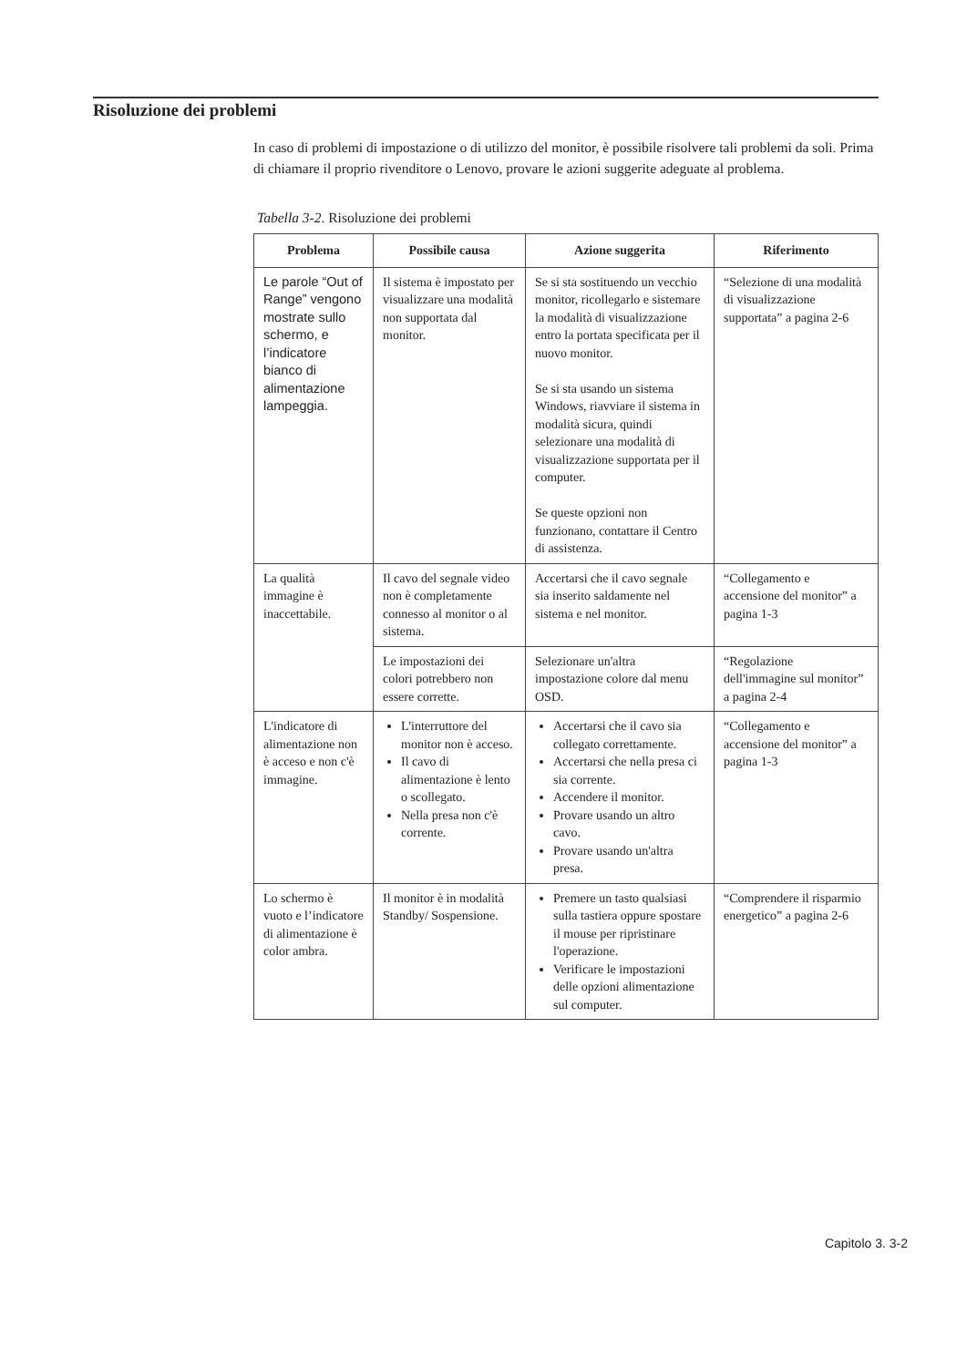Risoluzione dei problemi
In caso di problemi di impostazione o di utilizzo del monitor, è possibile risolvere tali problemi da soli. Prima di chiamare il proprio rivenditore o Lenovo, provare le azioni suggerite adeguate al problema.
Tabella 3-2. Risoluzione dei problemi
| Problema | Possibile causa | Azione suggerita | Riferimento |
| --- | --- | --- | --- |
| Le parole “Out of Range” vengono mostrate sullo schermo, e l’indicatore bianco di alimentazione lampeggia. | Il sistema è impostato per visualizzare una modalità non supportata dal monitor. | Se si sta sostituendo un vecchio monitor, ricollegarlo e sistemare la modalità di visualizzazione entro la portata specificata per il nuovo monitor. Se si sta usando un sistema Windows, riavviare il sistema in modalità sicura, quindi selezionare una modalità di visualizzazione supportata per il computer. Se queste opzioni non funzionano, contattare il Centro di assistenza. | “Selezione di una modalità di visualizzazione supportata” a pagina 2-6 |
| La qualità immagine è inaccettabile. | Il cavo del segnale video non è completamente connesso al monitor o al sistema. | Accertarsi che il cavo segnale sia inserito saldamente nel sistema e nel monitor. | “Collegamento e accensione del monitor” a pagina 1-3 |
| | Le impostazioni dei colori potrebbero non essere corrette. | Selezionare un'altra impostazione colore dal menu OSD. | “Regolazione dell'immagine sul monitor” a pagina 2-4 |
| L'indicatore di alimentazione non è acceso e non c'è immagine. | L'interruttore del monitor non è acceso. Il cavo di alimentazione è lento o scollegato. Nella presa non c'è corrente. | Accertarsi che il cavo sia collegato correttamente. Accertarsi che nella presa ci sia corrente. Accendere il monitor. Provare usando un altro cavo. Provare usando un'altra presa. | “Collegamento e accensione del monitor” a pagina 1-3 |
| Lo schermo è vuoto e l’indicatore di alimentazione è color ambra. | Il monitor è in modalità Standby/ Sospensione. | Premere un tasto qualsiasi sulla tastiera oppure spostare il mouse per ripristinare l'operazione. Verificare le impostazioni delle opzioni alimentazione sul computer. | “Comprendere il risparmio energetico” a pagina 2-6 |
Capitolo 3. 3-2